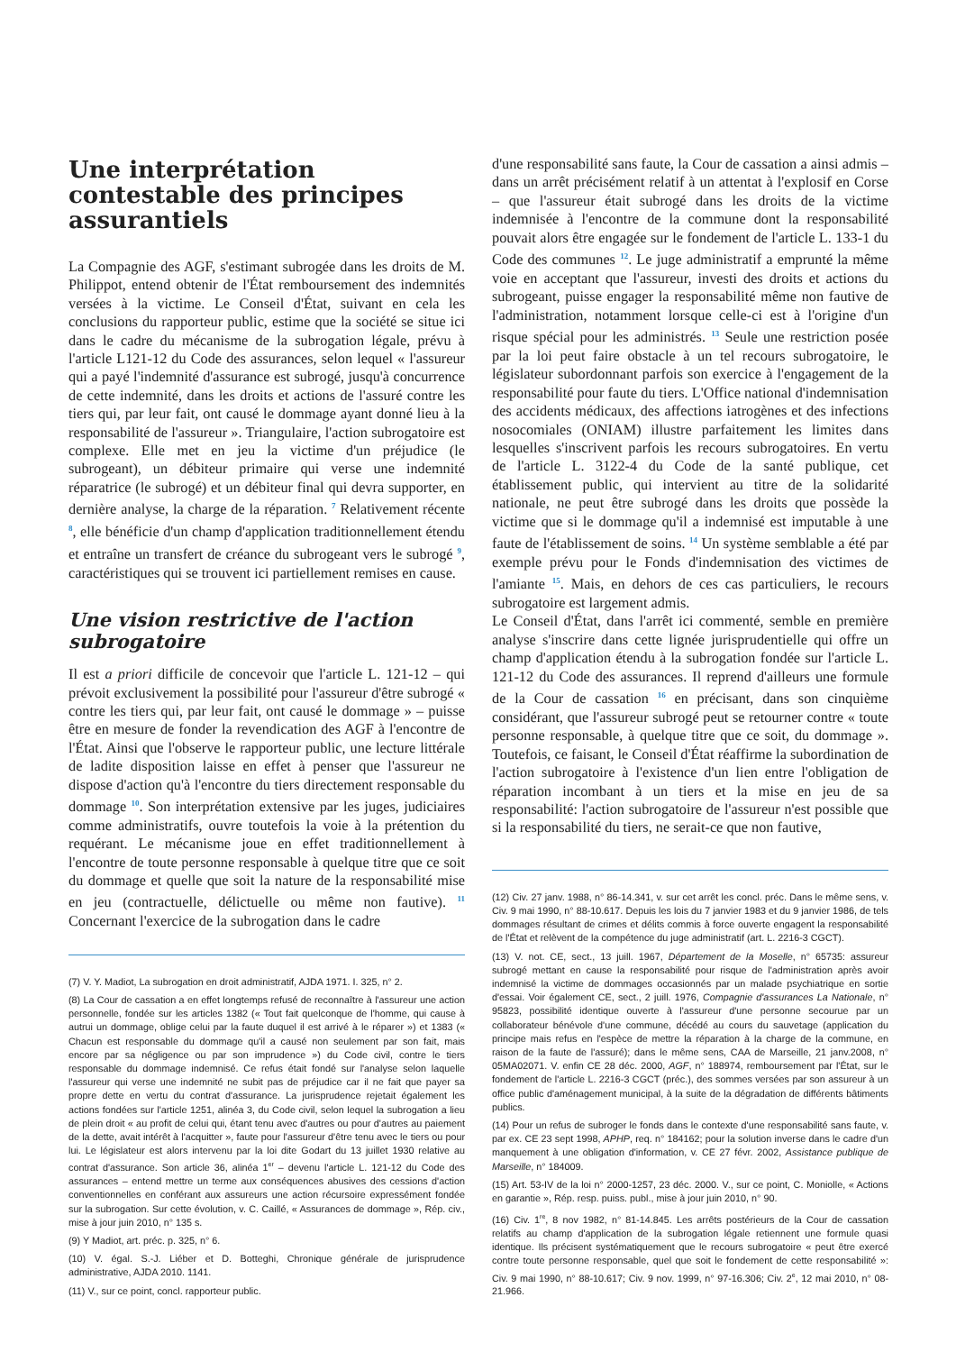Une interprétation contestable des principes assurantiels
La Compagnie des AGF, s'estimant subrogée dans les droits de M. Philippot, entend obtenir de l'État remboursement des indemnités versées à la victime. Le Conseil d'État, suivant en cela les conclusions du rapporteur public, estime que la société se situe ici dans le cadre du mécanisme de la subrogation légale, prévu à l'article L121-12 du Code des assurances, selon lequel « l'assureur qui a payé l'indemnité d'assurance est subrogé, jusqu'à concurrence de cette indemnité, dans les droits et actions de l'assuré contre les tiers qui, par leur fait, ont causé le dommage ayant donné lieu à la responsabilité de l'assureur ». Triangulaire, l'action subrogatoire est complexe. Elle met en jeu la victime d'un préjudice (le subrogeant), un débiteur primaire qui verse une indemnité réparatrice (le subrogé) et un débiteur final qui devra supporter, en dernière analyse, la charge de la réparation. <sup>7</sup> Relativement récente <sup>8</sup>, elle bénéficie d'un champ d'application traditionnellement étendu et entraîne un transfert de créance du subrogeant vers le subrogé <sup>9</sup>, caractéristiques qui se trouvent ici partiellement remises en cause.
Une vision restrictive de l'action subrogatoire
Il est a priori difficile de concevoir que l'article L. 121-12 – qui prévoit exclusivement la possibilité pour l'assureur d'être subrogé « contre les tiers qui, par leur fait, ont causé le dommage » – puisse être en mesure de fonder la revendication des AGF à l'encontre de l'État. Ainsi que l'observe le rapporteur public, une lecture littérale de ladite disposition laisse en effet à penser que l'assureur ne dispose d'action qu'à l'encontre du tiers directement responsable du dommage <sup>10</sup>. Son interprétation extensive par les juges, judiciaires comme administratifs, ouvre toutefois la voie à la prétention du requérant. Le mécanisme joue en effet traditionnellement à l'encontre de toute personne responsable à quelque titre que ce soit du dommage et quelle que soit la nature de la responsabilité mise en jeu (contractuelle, délictuelle ou même non fautive). <sup>11</sup> Concernant l'exercice de la subrogation dans le cadre
(7) V. Y. Madiot, La subrogation en droit administratif, AJDA 1971. I. 325, n° 2.
(8) La Cour de cassation a en effet longtemps refusé de reconnaître à l'assureur une action personnelle, fondée sur les articles 1382 (« Tout fait quelconque de l'homme, qui cause à autrui un dommage, oblige celui par la faute duquel il est arrivé à le réparer ») et 1383 (« Chacun est responsable du dommage qu'il a causé non seulement par son fait, mais encore par sa négligence ou par son imprudence ») du Code civil, contre le tiers responsable du dommage indemnisé. Ce refus était fondé sur l'analyse selon laquelle l'assureur qui verse une indemnité ne subit pas de préjudice car il ne fait que payer sa propre dette en vertu du contrat d'assurance. La jurisprudence rejetait également les actions fondées sur l'article 1251, alinéa 3, du Code civil, selon lequel la subrogation a lieu de plein droit « au profit de celui qui, étant tenu avec d'autres ou pour d'autres au paiement de la dette, avait intérêt à l'acquitter », faute pour l'assureur d'être tenu avec le tiers ou pour lui. Le législateur est alors intervenu par la loi dite Godart du 13 juillet 1930 relative au contrat d'assurance. Son article 36, alinéa 1<sup>er</sup> – devenu l'article L. 121-12 du Code des assurances – entend mettre un terme aux conséquences abusives des cessions d'action conventionnelles en conférant aux assureurs une action récursoire expressément fondée sur la subrogation. Sur cette évolution, v. C. Caillé, « Assurances de dommage », Rép. civ., mise à jour juin 2010, n° 135 s.
(9) Y Madiot, art. préc. p. 325, n° 6.
(10) V. égal. S.-J. Liéber et D. Botteghi, Chronique générale de jurisprudence administrative, AJDA 2010. 1141.
(11) V., sur ce point, concl. rapporteur public.
d'une responsabilité sans faute, la Cour de cassation a ainsi admis – dans un arrêt précisément relatif à un attentat à l'explosif en Corse – que l'assureur était subrogé dans les droits de la victime indemnisée à l'encontre de la commune dont la responsabilité pouvait alors être engagée sur le fondement de l'article L. 133-1 du Code des communes <sup>12</sup>. Le juge administratif a emprunté la même voie en acceptant que l'assureur, investi des droits et actions du subrogeant, puisse engager la responsabilité même non fautive de l'administration, notamment lorsque celle-ci est à l'origine d'un risque spécial pour les administrés. <sup>13</sup> Seule une restriction posée par la loi peut faire obstacle à un tel recours subrogatoire, le législateur subordonnant parfois son exercice à l'engagement de la responsabilité pour faute du tiers. L'Office national d'indemnisation des accidents médicaux, des affections iatrogènes et des infections nosocomiales (ONIAM) illustre parfaitement les limites dans lesquelles s'inscrivent parfois les recours subrogatoires. En vertu de l'article L. 3122-4 du Code de la santé publique, cet établissement public, qui intervient au titre de la solidarité nationale, ne peut être subrogé dans les droits que possède la victime que si le dommage qu'il a indemnisé est imputable à une faute de l'établissement de soins. <sup>14</sup> Un système semblable a été par exemple prévu pour le Fonds d'indemnisation des victimes de l'amiante <sup>15</sup>. Mais, en dehors de ces cas particuliers, le recours subrogatoire est largement admis.
Le Conseil d'État, dans l'arrêt ici commenté, semble en première analyse s'inscrire dans cette lignée jurisprudentielle qui offre un champ d'application étendu à la subrogation fondée sur l'article L. 121-12 du Code des assurances. Il reprend d'ailleurs une formule de la Cour de cassation <sup>16</sup> en précisant, dans son cinquième considérant, que l'assureur subrogé peut se retourner contre « toute personne responsable, à quelque titre que ce soit, du dommage ». Toutefois, ce faisant, le Conseil d'État réaffirme la subordination de l'action subrogatoire à l'existence d'un lien entre l'obligation de réparation incombant à un tiers et la mise en jeu de sa responsabilité: l'action subrogatoire de l'assureur n'est possible que si la responsabilité du tiers, ne serait-ce que non fautive,
(12) Civ. 27 janv. 1988, n° 86-14.341, v. sur cet arrêt les concl. préc. Dans le même sens, v. Civ. 9 mai 1990, n° 88-10.617. Depuis les lois du 7 janvier 1983 et du 9 janvier 1986, de tels dommages résultant de crimes et délits commis à force ouverte engagent la responsabilité de l'État et relèvent de la compétence du juge administratif (art. L. 2216-3 CGCT).
(13) V. not. CE, sect., 13 juill. 1967, Département de la Moselle, n° 65735: assureur subrogé mettant en cause la responsabilité pour risque de l'administration après avoir indemnisé la victime de dommages occasionnés par un malade psychiatrique en sortie d'essai. Voir également CE, sect., 2 juill. 1976, Compagnie d'assurances La Nationale, n° 95823, possibilité identique ouverte à l'assureur d'une personne secourue par un collaborateur bénévole d'une commune, décédé au cours du sauvetage (application du principe mais refus en l'espèce de mettre la réparation à la charge de la commune, en raison de la faute de l'assuré); dans le même sens, CAA de Marseille, 21 janv.2008, n° 05MA02071. V. enfin CE 28 déc. 2000, AGF, n° 188974, remboursement par l'État, sur le fondement de l'article L. 2216-3 CGCT (préc.), des sommes versées par son assureur à un office public d'aménagement municipal, à la suite de la dégradation de différents bâtiments publics.
(14) Pour un refus de subroger le fonds dans le contexte d'une responsabilité sans faute, v. par ex. CE 23 sept 1998, APHP, req. n° 184162; pour la solution inverse dans le cadre d'un manquement à une obligation d'information, v. CE 27 févr. 2002, Assistance publique de Marseille, n° 184009.
(15) Art. 53-IV de la loi n° 2000-1257, 23 déc. 2000. V., sur ce point, C. Moniolle, « Actions en garantie », Rép. resp. puiss. publ., mise à jour juin 2010, n° 90.
(16) Civ. 1<sup>re</sup>, 8 nov 1982, n° 81-14.845. Les arrêts postérieurs de la Cour de cassation relatifs au champ d'application de la subrogation légale retiennent une formule quasi identique. Ils précisent systématiquement que le recours subrogatoire « peut être exercé contre toute personne responsable, quel que soit le fondement de cette responsabilité »: Civ. 9 mai 1990, n° 88-10.617; Civ. 9 nov. 1999, n° 97-16.306; Civ. 2<sup>e</sup>, 12 mai 2010, n° 08-21.966.